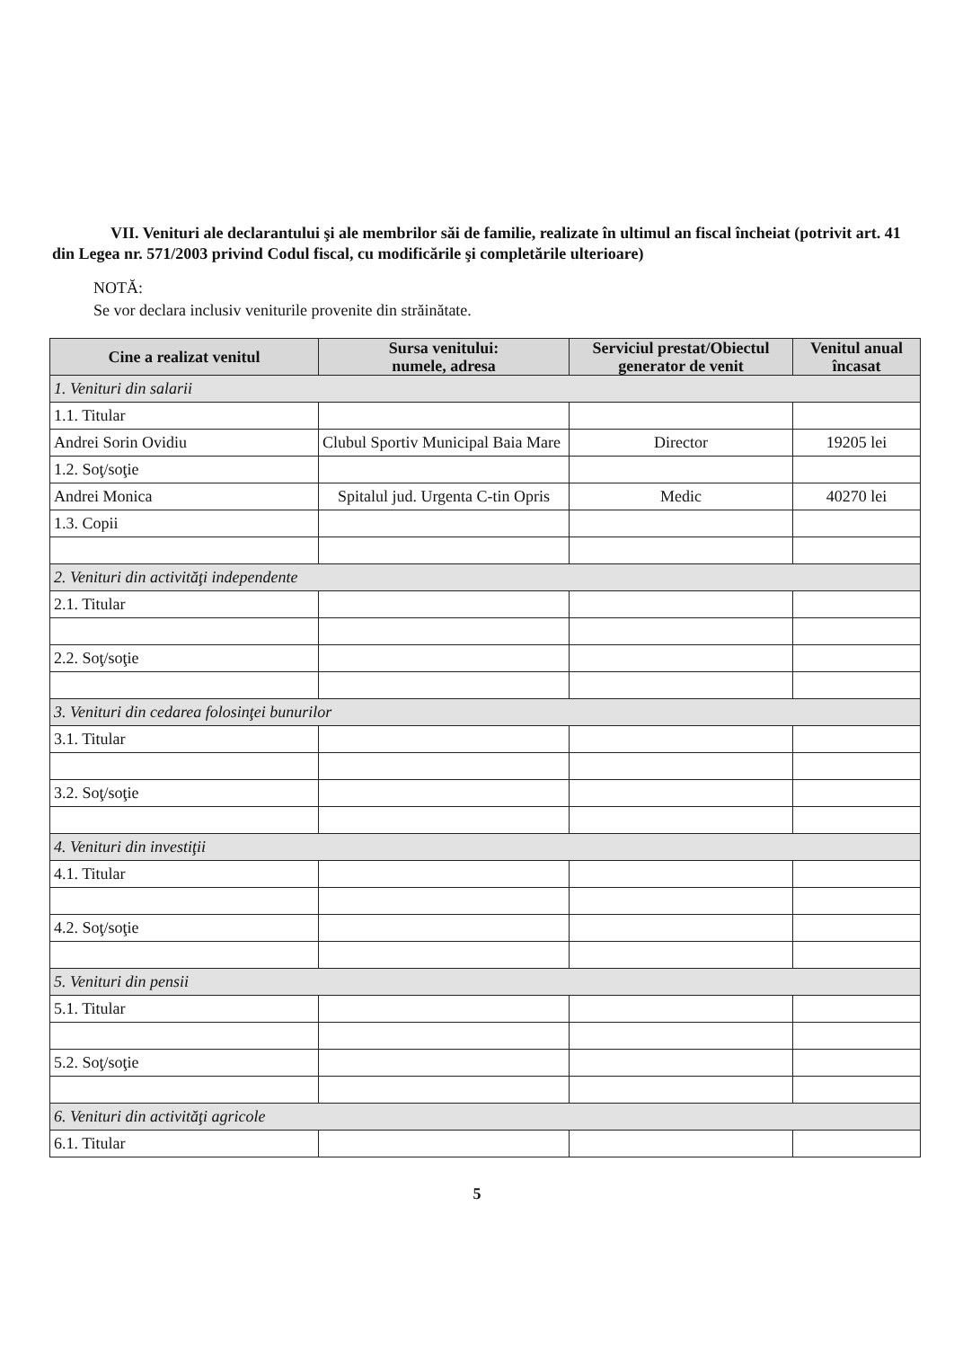VII. Venituri ale declarantului şi ale membrilor săi de familie, realizate în ultimul an fiscal încheiat (potrivit art. 41 din Legea nr. 571/2003 privind Codul fiscal, cu modificările şi completările ulterioare)
NOTĂ:
Se vor declara inclusiv veniturile provenite din străinătate.
| Cine a realizat venitul | Sursa venitului: numele, adresa | Serviciul prestat/Obiectul generator de venit | Venitul anual încasat |
| --- | --- | --- | --- |
| 1. Venituri din salarii | | | |
| 1.1. Titular | | | |
| Andrei Sorin Ovidiu | Clubul Sportiv Municipal Baia Mare | Director | 19205 lei |
| 1.2. Soţ/soţie | | | |
| Andrei Monica | Spitalul jud. Urgenta C-tin Opris | Medic | 40270 lei |
| 1.3. Copii | | | |
| 2. Venituri din activităţi independente | | | |
| 2.1. Titular | | | |
| 2.2. Soţ/soţie | | | |
| 3. Venituri din cedarea folosinţei bunurilor | | | |
| 3.1. Titular | | | |
| 3.2. Soţ/soţie | | | |
| 4. Venituri din investiţii | | | |
| 4.1. Titular | | | |
| 4.2. Soţ/soţie | | | |
| 5. Venituri din pensii | | | |
| 5.1. Titular | | | |
| 5.2. Soţ/soţie | | | |
| 6. Venituri din activităţi agricole | | | |
| 6.1. Titular | | | |
5